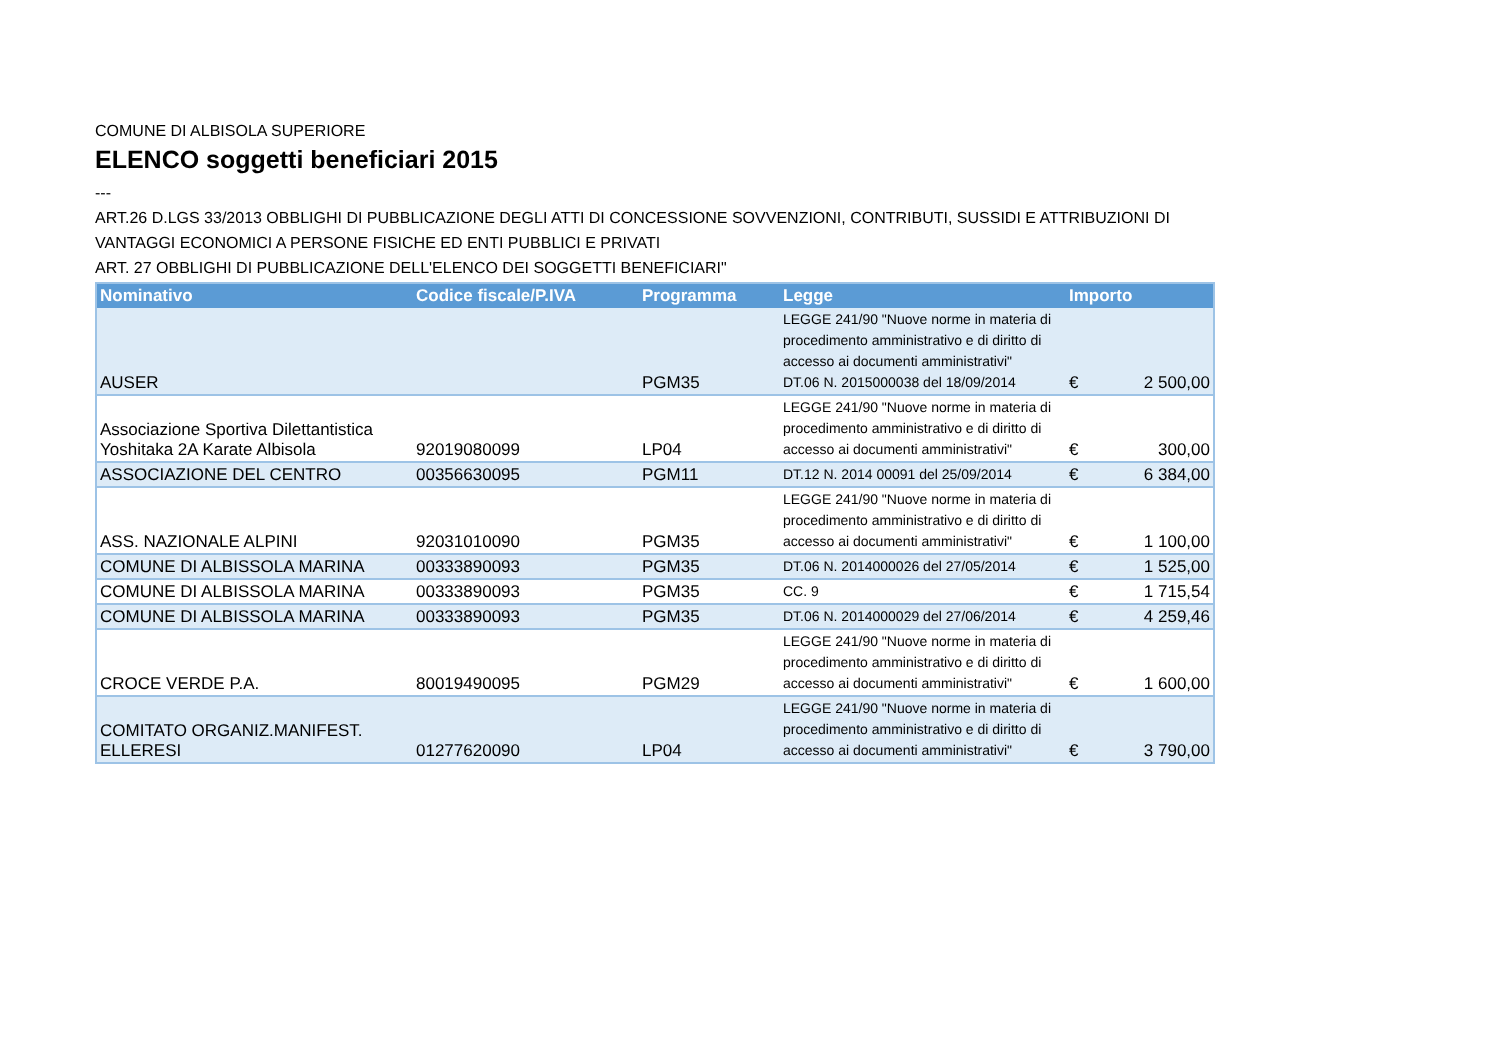COMUNE DI ALBISOLA SUPERIORE
ELENCO soggetti beneficiari 2015
---
ART.26 D.LGS 33/2013 OBBLIGHI DI PUBBLICAZIONE DEGLI ATTI DI CONCESSIONE SOVVENZIONI, CONTRIBUTI, SUSSIDI E ATTRIBUZIONI DI VANTAGGI ECONOMICI A PERSONE FISICHE ED ENTI PUBBLICI E PRIVATI
ART. 27 OBBLIGHI DI PUBBLICAZIONE DELL'ELENCO DEI SOGGETTI BENEFICIARI"
| Nominativo | Codice fiscale/P.IVA | Programma | Legge | Importo | |
| --- | --- | --- | --- | --- | --- |
| AUSER | | PGM35 | LEGGE 241/90 "Nuove norme in materia di procedimento amministrativo e di diritto di accesso ai documenti amministrativi" DT.06 N. 2015000038 del 18/09/2014 | € | 2 500,00 |
| Associazione Sportiva Dilettantistica Yoshitaka 2A Karate Albisola | 92019080099 | LP04 | LEGGE 241/90 "Nuove norme in materia di procedimento amministrativo e di diritto di accesso ai documenti amministrativi" | € | 300,00 |
| ASSOCIAZIONE DEL CENTRO | 00356630095 | PGM11 | DT.12 N. 2014 00091 del 25/09/2014 | € | 6 384,00 |
| ASS. NAZIONALE ALPINI | 92031010090 | PGM35 | LEGGE 241/90 "Nuove norme in materia di procedimento amministrativo e di diritto di accesso ai documenti amministrativi" | € | 1 100,00 |
| COMUNE DI ALBISSOLA MARINA | 00333890093 | PGM35 | DT.06 N. 2014000026 del 27/05/2014 | € | 1 525,00 |
| COMUNE DI ALBISSOLA MARINA | 00333890093 | PGM35 | CC. 9 | € | 1 715,54 |
| COMUNE DI ALBISSOLA MARINA | 00333890093 | PGM35 | DT.06 N. 2014000029 del 27/06/2014 | € | 4 259,46 |
| CROCE VERDE P.A. | 80019490095 | PGM29 | LEGGE 241/90 "Nuove norme in materia di procedimento amministrativo e di diritto di accesso ai documenti amministrativi" | € | 1 600,00 |
| COMITATO ORGANIZ.MANIFEST. ELLERESI | 01277620090 | LP04 | LEGGE 241/90 "Nuove norme in materia di procedimento amministrativo e di diritto di accesso ai documenti amministrativi" | € | 3 790,00 |